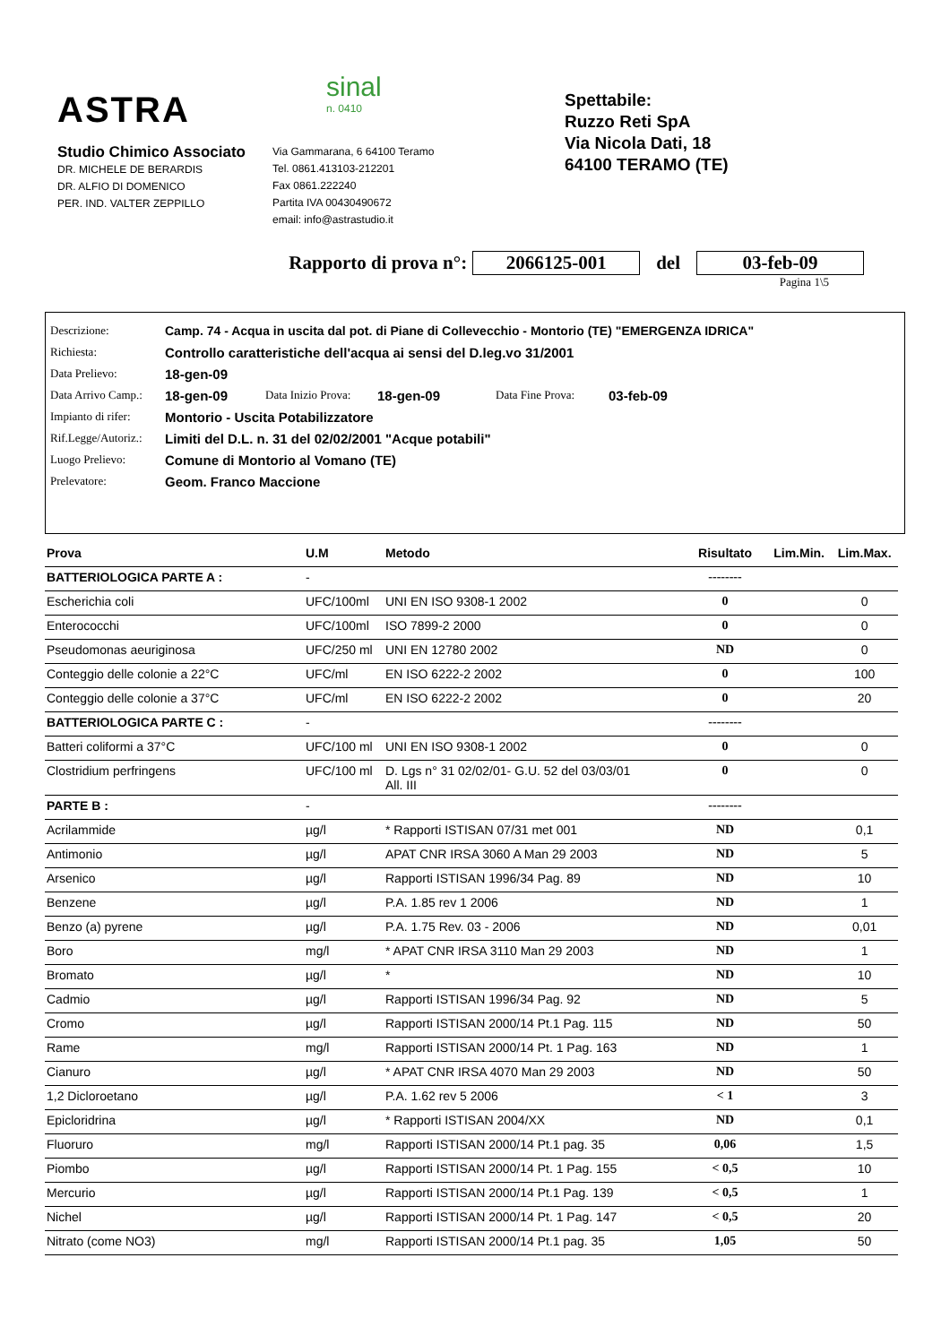ASTRA
sinal
n. 0410
Studio Chimico Associato
DR. MICHELE DE BERARDIS
DR. ALFIO DI DOMENICO
PER. IND. VALTER ZEPPILLO
Via Gammarana, 6 64100 Teramo
Tel. 0861.413103-212201
Fax 0861.222240
Partita IVA 00430490672
email: info@astrastudio.it
Spettabile:
Ruzzo Reti SpA
Via Nicola Dati, 18
64100 TERAMO (TE)
Rapporto di prova n°: 2066125-001 del 03-feb-09
Pagina 1\5
Descrizione: Camp. 74 - Acqua in uscita dal pot. di Piane di Collevecchio - Montorio (TE) "EMERGENZA IDRICA"
Richiesta: Controllo caratteristiche dell'acqua ai sensi del D.leg.vo 31/2001
Data Prelievo: 18-gen-09
Data Arrivo Camp.: 18-gen-09 Data Inizio Prova: 18-gen-09 Data Fine Prova: 03-feb-09
Impianto di rifer: Montorio - Uscita Potabilizzatore
Rif.Legge/Autoriz.: Limiti del D.L. n. 31 del 02/02/2001 "Acque potabili"
Luogo Prelievo: Comune di Montorio al Vomano (TE)
Prelevatore: Geom. Franco Maccione
| Prova | U.M | Metodo | Risultato | Lim.Min. | Lim.Max. |
| --- | --- | --- | --- | --- | --- |
| BATTERIOLOGICA PARTE A : | - | | -------- | | |
| Escherichia coli | UFC/100ml | UNI EN ISO 9308-1 2002 | 0 | | 0 |
| Enterococchi | UFC/100ml | ISO 7899-2 2000 | 0 | | 0 |
| Pseudomonas aeuriginosa | UFC/250 ml | UNI EN 12780 2002 | ND | | 0 |
| Conteggio delle colonie a 22°C | UFC/ml | EN ISO 6222-2 2002 | 0 | | 100 |
| Conteggio delle colonie a 37°C | UFC/ml | EN ISO 6222-2 2002 | 0 | | 20 |
| BATTERIOLOGICA PARTE C : | - | | -------- | | |
| Batteri coliformi a 37°C | UFC/100 ml | UNI EN ISO 9308-1 2002 | 0 | | 0 |
| Clostridium perfringens | UFC/100 ml | D. Lgs n° 31 02/02/01- G.U. 52 del 03/03/01 All. III | 0 | | 0 |
| PARTE B : | - | | -------- | | |
| Acrilammide | µg/l | * Rapporti ISTISAN 07/31 met 001 | ND | | 0,1 |
| Antimonio | µg/l | APAT CNR IRSA 3060 A Man 29 2003 | ND | | 5 |
| Arsenico | µg/l | Rapporti ISTISAN 1996/34 Pag. 89 | ND | | 10 |
| Benzene | µg/l | P.A. 1.85 rev 1 2006 | ND | | 1 |
| Benzo (a) pyrene | µg/l | P.A. 1.75 Rev. 03 - 2006 | ND | | 0,01 |
| Boro | mg/l | * APAT CNR IRSA 3110 Man 29 2003 | ND | | 1 |
| Bromato | µg/l | * | ND | | 10 |
| Cadmio | µg/l | Rapporti ISTISAN 1996/34 Pag. 92 | ND | | 5 |
| Cromo | µg/l | Rapporti ISTISAN 2000/14 Pt.1 Pag. 115 | ND | | 50 |
| Rame | mg/l | Rapporti ISTISAN 2000/14 Pt. 1 Pag. 163 | ND | | 1 |
| Cianuro | µg/l | * APAT CNR IRSA 4070 Man 29 2003 | ND | | 50 |
| 1,2 Dicloroetano | µg/l | P.A. 1.62 rev 5 2006 | < 1 | | 3 |
| Epicloridrina | µg/l | * Rapporti ISTISAN 2004/XX | ND | | 0,1 |
| Fluoruro | mg/l | Rapporti ISTISAN 2000/14 Pt.1 pag. 35 | 0,06 | | 1,5 |
| Piombo | µg/l | Rapporti ISTISAN 2000/14 Pt. 1 Pag. 155 | < 0,5 | | 10 |
| Mercurio | µg/l | Rapporti ISTISAN 2000/14 Pt.1 Pag. 139 | < 0,5 | | 1 |
| Nichel | µg/l | Rapporti ISTISAN 2000/14 Pt. 1 Pag. 147 | < 0,5 | | 20 |
| Nitrato (come NO3) | mg/l | Rapporti ISTISAN 2000/14 Pt.1 pag. 35 | 1,05 | | 50 |